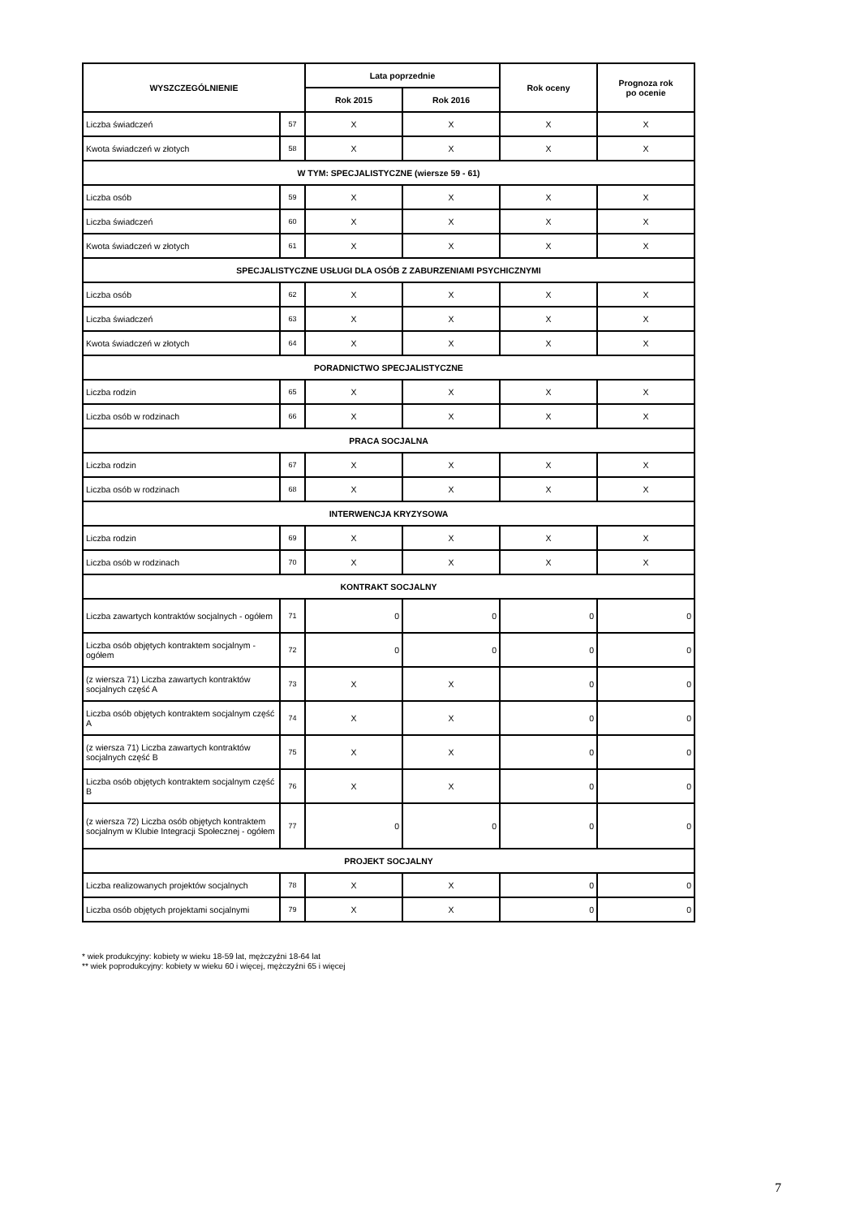| WYSZCZEGÓLNIENIE | | Lata poprzednie | | Rok oceny | Prognoza rok po ocenie |
| --- | --- | --- | --- | --- | --- |
| | | Rok 2015 | Rok 2016 | | |
| Liczba świadczeń | 57 | X | X | X | X |
| Kwota świadczeń w złotych | 58 | X | X | X | X |
| W TYM: SPECJALISTYCZNE (wiersze 59 - 61) | | | | | |
| Liczba osób | 59 | X | X | X | X |
| Liczba świadczeń | 60 | X | X | X | X |
| Kwota świadczeń w złotych | 61 | X | X | X | X |
| SPECJALISTYCZNE USŁUGI DLA OSÓB Z ZABURZENIAMI PSYCHICZNYMI | | | | | |
| Liczba osób | 62 | X | X | X | X |
| Liczba świadczeń | 63 | X | X | X | X |
| Kwota świadczeń w złotych | 64 | X | X | X | X |
| PORADNICTWO SPECJALISTYCZNE | | | | | |
| Liczba rodzin | 65 | X | X | X | X |
| Liczba osób w rodzinach | 66 | X | X | X | X |
| PRACA SOCJALNA | | | | | |
| Liczba rodzin | 67 | X | X | X | X |
| Liczba osób w rodzinach | 68 | X | X | X | X |
| INTERWENCJA KRYZYSOWA | | | | | |
| Liczba rodzin | 69 | X | X | X | X |
| Liczba osób w rodzinach | 70 | X | X | X | X |
| KONTRAKT SOCJALNY | | | | | |
| Liczba zawartych kontraktów socjalnych - ogółem | 71 | 0 | 0 | 0 | 0 |
| Liczba osób objętych kontraktem socjalnym - ogółem | 72 | 0 | 0 | 0 | 0 |
| (z wiersza 71) Liczba zawartych kontraktów socjalnych część A | 73 | X | X | 0 | 0 |
| Liczba osób objętych kontraktem socjalnym część A | 74 | X | X | 0 | 0 |
| (z wiersza 71) Liczba zawartych kontraktów socjalnych część B | 75 | X | X | 0 | 0 |
| Liczba osób objętych kontraktem socjalnym część B | 76 | X | X | 0 | 0 |
| (z wiersza 72) Liczba osób objętych kontraktem socjalnym w Klubie Integracji Społecznej - ogółem | 77 | 0 | 0 | 0 | 0 |
| PROJEKT SOCJALNY | | | | | |
| Liczba realizowanych projektów socjalnych | 78 | X | X | 0 | 0 |
| Liczba osób objętych projektami socjalnymi | 79 | X | X | 0 | 0 |
* wiek produkcyjny: kobiety w wieku 18-59 lat, mężczyźni 18-64 lat
** wiek poprodukcyjny: kobiety w wieku 60 i więcej, mężczyźni 65 i więcej
7